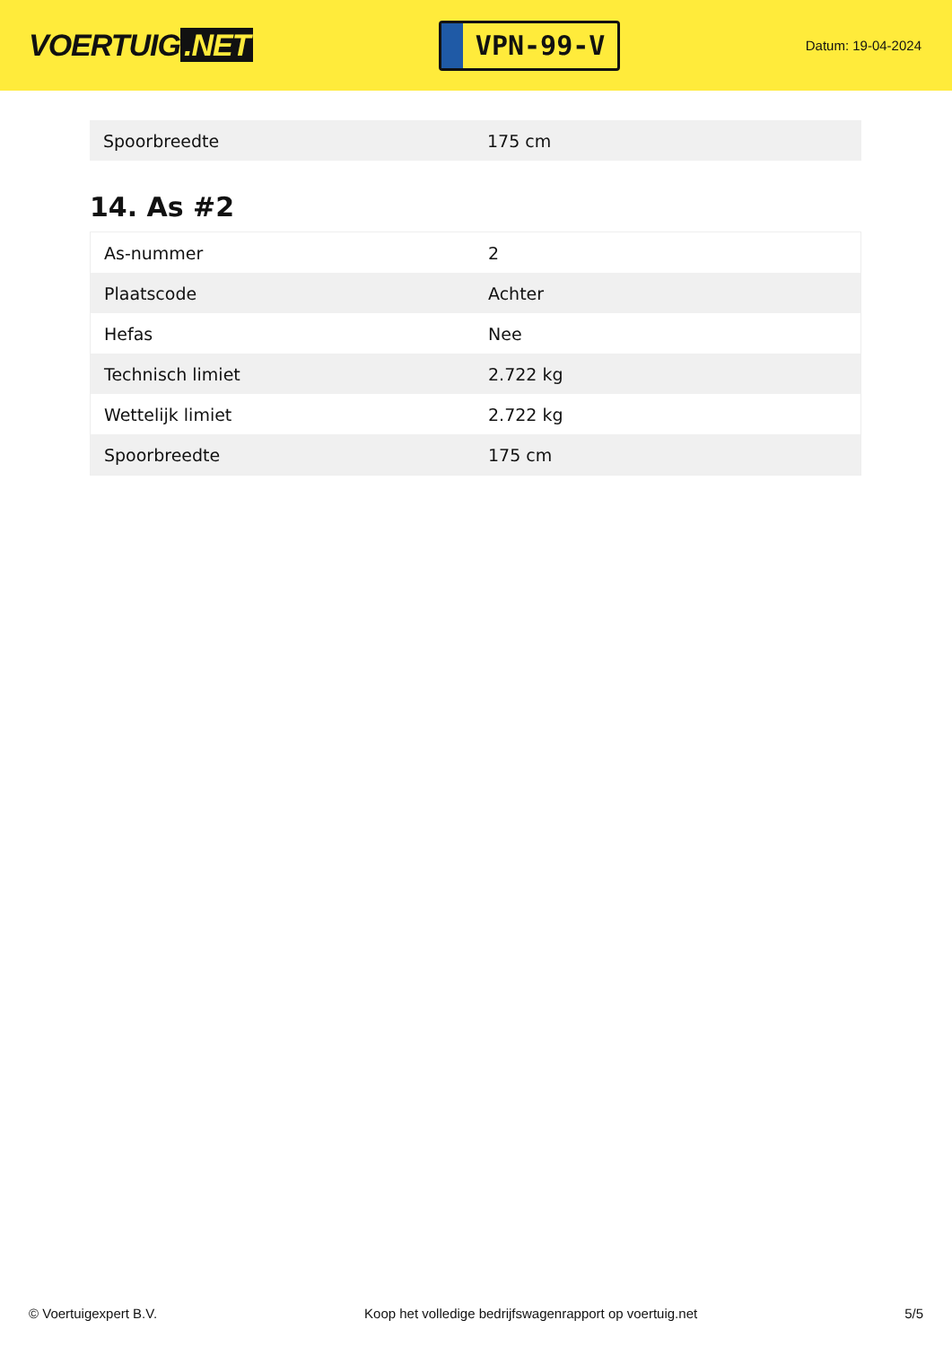VOERTUIG.NET
VPN-99-V
Datum: 19-04-2024
| Spoorbreedte | 175 cm |
14. As #2
| As-nummer | 2 |
| Plaatscode | Achter |
| Hefas | Nee |
| Technisch limiet | 2.722 kg |
| Wettelijk limiet | 2.722 kg |
| Spoorbreedte | 175 cm |
© Voertuigexpert B.V. Koop het volledige bedrijfswagenrapport op voertuig.net 5/5